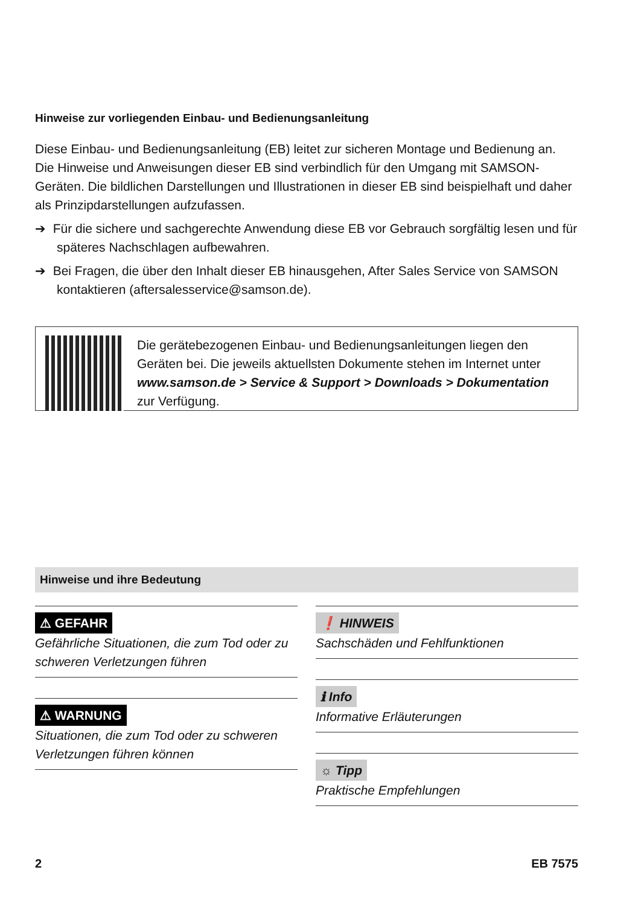Hinweise zur vorliegenden Einbau- und Bedienungsanleitung
Diese Einbau- und Bedienungsanleitung (EB) leitet zur sicheren Montage und Bedienung an. Die Hinweise und Anweisungen dieser EB sind verbindlich für den Umgang mit SAMSON-Geräten. Die bildlichen Darstellungen und Illustrationen in dieser EB sind beispielhaft und daher als Prinzipdarstellungen aufzufassen.
➔ Für die sichere und sachgerechte Anwendung diese EB vor Gebrauch sorgfältig lesen und für späteres Nachschlagen aufbewahren.
➔ Bei Fragen, die über den Inhalt dieser EB hinausgehen, After Sales Service von SAMSON kontaktieren (aftersalesservice@samson.de).
Die gerätebezogenen Einbau- und Bedienungsanleitungen liegen den Geräten bei. Die jeweils aktuellsten Dokumente stehen im Internet unter www.samson.de > Service & Support > Downloads > Dokumentation zur Verfügung.
Hinweise und ihre Bedeutung
⚠ GEFAHR
Gefährliche Situationen, die zum Tod oder zu schweren Verletzungen führen
⚠ WARNUNG
Situationen, die zum Tod oder zu schweren Verletzungen führen können
❗ HINWEIS
Sachschäden und Fehlfunktionen
ℹ Info
Informative Erläuterungen
☼ Tipp
Praktische Empfehlungen
2 EB 7575